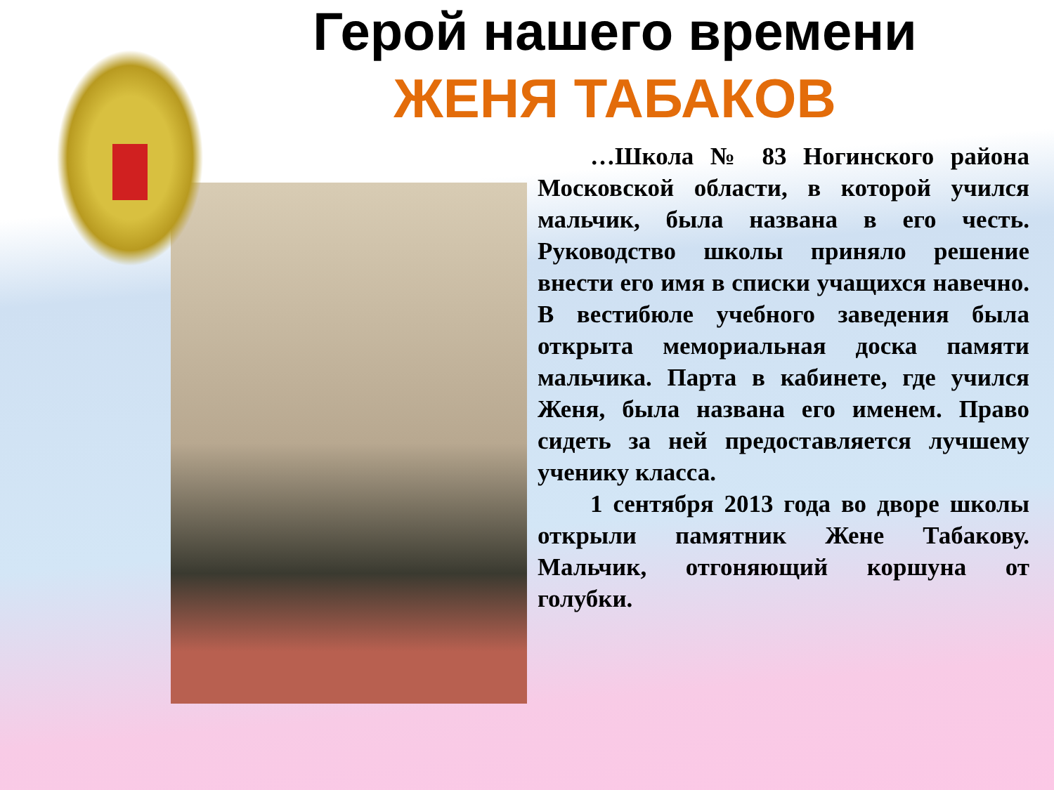Герой нашего времени
ЖЕНЯ ТАБАКОВ
…Школа № 83 Ногинского района Московской области, в которой учился мальчик, была названа в его честь. Руководство школы приняло решение внести его имя в списки учащихся навечно. В вестибюле учебного заведения была открыта мемориальная доска памяти мальчика. Парта в кабинете, где учился Женя, была названа его именем. Право сидеть за ней предоставляется лучшему ученику класса.
1 сентября 2013 года во дворе школы открыли памятник Жене Табакову. Мальчик, отгоняющий коршуна от голубки.